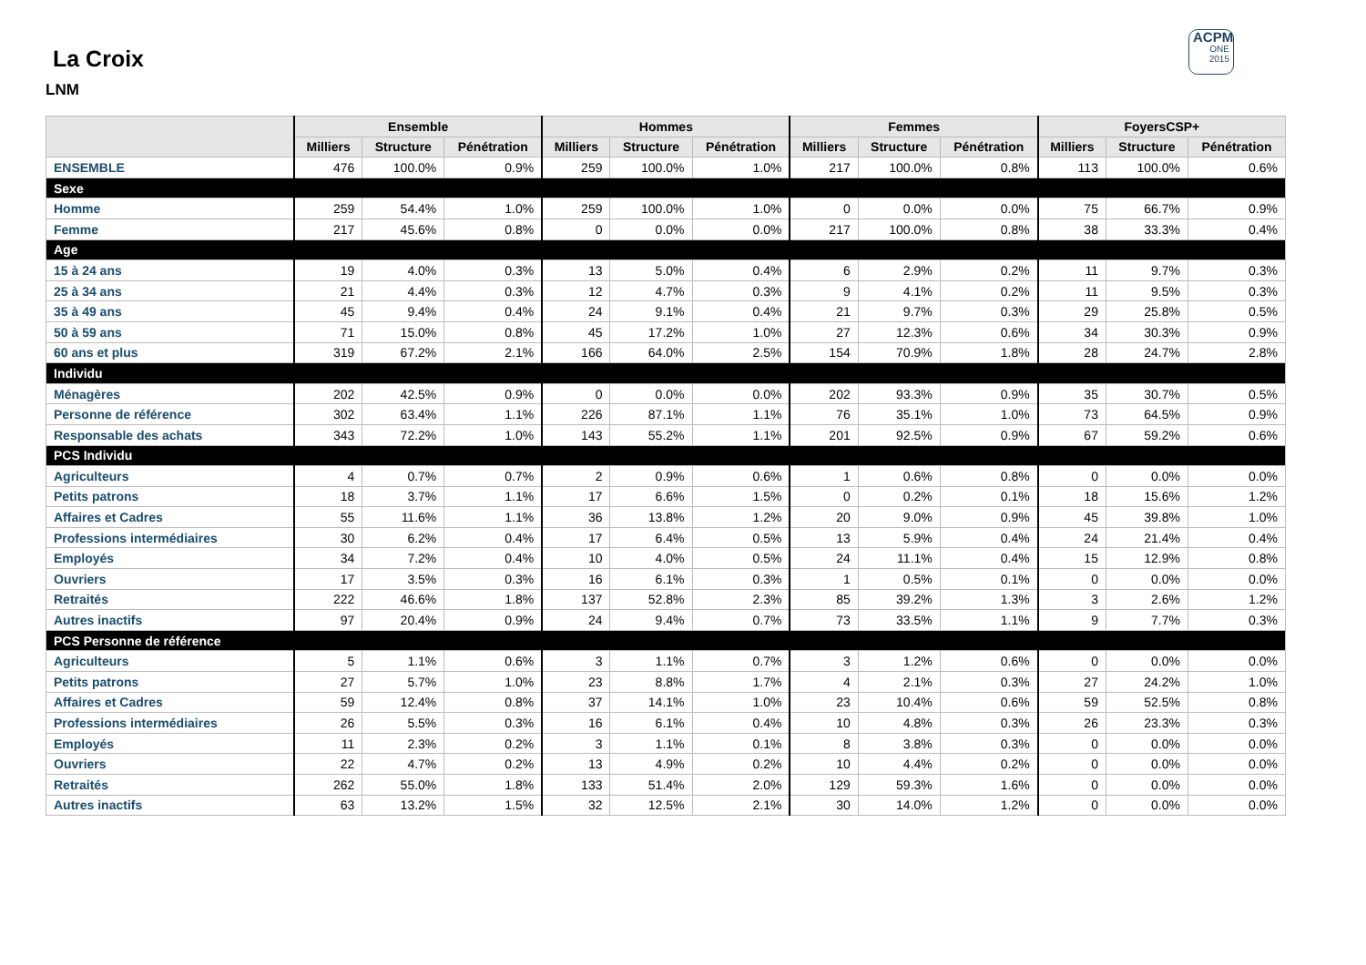ACPM
ONE
2015
La Croix
LNM
| | Ensemble | | | Hommes | | | Femmes | | | FoyersCSP+ | | |
| --- | --- | --- | --- | --- | --- | --- | --- | --- | --- | --- | --- | --- |
| | Milliers | Structure | Pénétration | Milliers | Structure | Pénétration | Milliers | Structure | Pénétration | Milliers | Structure | Pénétration |
| ENSEMBLE | 476 | 100.0% | 0.9% | 259 | 100.0% | 1.0% | 217 | 100.0% | 0.8% | 113 | 100.0% | 0.6% |
| Sexe | | | | | | | | | | | | |
| Homme | 259 | 54.4% | 1.0% | 259 | 100.0% | 1.0% | 0 | 0.0% | 0.0% | 75 | 66.7% | 0.9% |
| Femme | 217 | 45.6% | 0.8% | 0 | 0.0% | 0.0% | 217 | 100.0% | 0.8% | 38 | 33.3% | 0.4% |
| Age | | | | | | | | | | | | |
| 15 à 24 ans | 19 | 4.0% | 0.3% | 13 | 5.0% | 0.4% | 6 | 2.9% | 0.2% | 11 | 9.7% | 0.3% |
| 25 à 34 ans | 21 | 4.4% | 0.3% | 12 | 4.7% | 0.3% | 9 | 4.1% | 0.2% | 11 | 9.5% | 0.3% |
| 35 à 49 ans | 45 | 9.4% | 0.4% | 24 | 9.1% | 0.4% | 21 | 9.7% | 0.3% | 29 | 25.8% | 0.5% |
| 50 à 59 ans | 71 | 15.0% | 0.8% | 45 | 17.2% | 1.0% | 27 | 12.3% | 0.6% | 34 | 30.3% | 0.9% |
| 60 ans et plus | 319 | 67.2% | 2.1% | 166 | 64.0% | 2.5% | 154 | 70.9% | 1.8% | 28 | 24.7% | 2.8% |
| Individu | | | | | | | | | | | | |
| Ménagères | 202 | 42.5% | 0.9% | 0 | 0.0% | 0.0% | 202 | 93.3% | 0.9% | 35 | 30.7% | 0.5% |
| Personne de référence | 302 | 63.4% | 1.1% | 226 | 87.1% | 1.1% | 76 | 35.1% | 1.0% | 73 | 64.5% | 0.9% |
| Responsable des achats | 343 | 72.2% | 1.0% | 143 | 55.2% | 1.1% | 201 | 92.5% | 0.9% | 67 | 59.2% | 0.6% |
| PCS Individu | | | | | | | | | | | | |
| Agriculteurs | 4 | 0.7% | 0.7% | 2 | 0.9% | 0.6% | 1 | 0.6% | 0.8% | 0 | 0.0% | 0.0% |
| Petits patrons | 18 | 3.7% | 1.1% | 17 | 6.6% | 1.5% | 0 | 0.2% | 0.1% | 18 | 15.6% | 1.2% |
| Affaires et Cadres | 55 | 11.6% | 1.1% | 36 | 13.8% | 1.2% | 20 | 9.0% | 0.9% | 45 | 39.8% | 1.0% |
| Professions intermédiaires | 30 | 6.2% | 0.4% | 17 | 6.4% | 0.5% | 13 | 5.9% | 0.4% | 24 | 21.4% | 0.4% |
| Employés | 34 | 7.2% | 0.4% | 10 | 4.0% | 0.5% | 24 | 11.1% | 0.4% | 15 | 12.9% | 0.8% |
| Ouvriers | 17 | 3.5% | 0.3% | 16 | 6.1% | 0.3% | 1 | 0.5% | 0.1% | 0 | 0.0% | 0.0% |
| Retraités | 222 | 46.6% | 1.8% | 137 | 52.8% | 2.3% | 85 | 39.2% | 1.3% | 3 | 2.6% | 1.2% |
| Autres inactifs | 97 | 20.4% | 0.9% | 24 | 9.4% | 0.7% | 73 | 33.5% | 1.1% | 9 | 7.7% | 0.3% |
| PCS Personne de référence | | | | | | | | | | | | |
| Agriculteurs | 5 | 1.1% | 0.6% | 3 | 1.1% | 0.7% | 3 | 1.2% | 0.6% | 0 | 0.0% | 0.0% |
| Petits patrons | 27 | 5.7% | 1.0% | 23 | 8.8% | 1.7% | 4 | 2.1% | 0.3% | 27 | 24.2% | 1.0% |
| Affaires et Cadres | 59 | 12.4% | 0.8% | 37 | 14.1% | 1.0% | 23 | 10.4% | 0.6% | 59 | 52.5% | 0.8% |
| Professions intermédiaires | 26 | 5.5% | 0.3% | 16 | 6.1% | 0.4% | 10 | 4.8% | 0.3% | 26 | 23.3% | 0.3% |
| Employés | 11 | 2.3% | 0.2% | 3 | 1.1% | 0.1% | 8 | 3.8% | 0.3% | 0 | 0.0% | 0.0% |
| Ouvriers | 22 | 4.7% | 0.2% | 13 | 4.9% | 0.2% | 10 | 4.4% | 0.2% | 0 | 0.0% | 0.0% |
| Retraités | 262 | 55.0% | 1.8% | 133 | 51.4% | 2.0% | 129 | 59.3% | 1.6% | 0 | 0.0% | 0.0% |
| Autres inactifs | 63 | 13.2% | 1.5% | 32 | 12.5% | 2.1% | 30 | 14.0% | 1.2% | 0 | 0.0% | 0.0% |